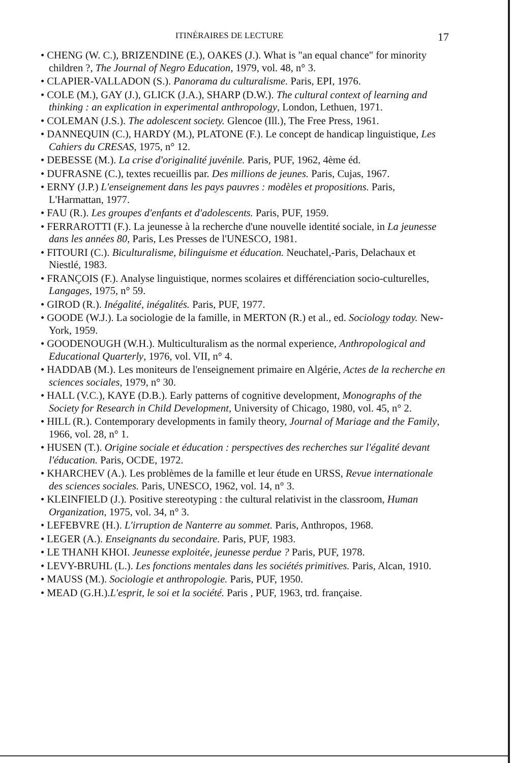ITINÉRAIRES DE LECTURE 17
• CHENG (W. C.), BRIZENDINE (E.), OAKES (J.). What is "an equal chance" for minority children ?, The Journal of Negro Education, 1979, vol. 48, n° 3.
• CLAPIER-VALLADON (S.). Panorama du culturalisme. Paris, EPI, 1976.
• COLE (M.), GAY (J.), GLICK (J.A.), SHARP (D.W.). The cultural context of learning and thinking : an explication in experimental anthropology, London, Lethuen, 1971.
• COLEMAN (J.S.). The adolescent society. Glencoe (Ill.), The Free Press, 1961.
• DANNEQUIN (C.), HARDY (M.), PLATONE (F.). Le concept de handicap linguistique, Les Cahiers du CRESAS, 1975, n° 12.
• DEBESSE (M.). La crise d'originalité juvénile. Paris, PUF, 1962, 4ème éd.
• DUFRASNE (C.), textes recueillis par. Des millions de jeunes. Paris, Cujas, 1967.
• ERNY (J.P.) L'enseignement dans les pays pauvres : modèles et propositions. Paris, L'Harmattan, 1977.
• FAU (R.). Les groupes d'enfants et d'adolescents. Paris, PUF, 1959.
• FERRAROTTI (F.). La jeunesse à la recherche d'une nouvelle identité sociale, in La jeunesse dans les années 80, Paris, Les Presses de l'UNESCO, 1981.
• FITOURI (C.). Biculturalisme, bilinguisme et éducation. Neuchatel,-Paris, Delachaux et Niestlé, 1983.
• FRANÇOIS (F.). Analyse linguistique, normes scolaires et différenciation socio-culturelles, Langages, 1975, n° 59.
• GIROD (R.). Inégalité, inégalités. Paris, PUF, 1977.
• GOODE (W.J.). La sociologie de la famille, in MERTON (R.) et al., ed. Sociology today. New-York, 1959.
• GOODENOUGH (W.H.). Multiculturalism as the normal experience, Anthropological and Educational Quarterly, 1976, vol. VII, n° 4.
• HADDAB (M.). Les moniteurs de l'enseignement primaire en Algérie, Actes de la recherche en sciences sociales, 1979, n° 30.
• HALL (V.C.), KAYE (D.B.). Early patterns of cognitive development, Monographs of the Society for Research in Child Development, University of Chicago, 1980, vol. 45, n° 2.
• HILL (R.). Contemporary developments in family theory, Journal of Mariage and the Family, 1966, vol. 28, n° 1.
• HUSEN (T.). Origine sociale et éducation : perspectives des recherches sur l'égalité devant l'éducation. Paris, OCDE, 1972.
• KHARCHEV (A.). Les problèmes de la famille et leur étude en URSS, Revue internationale des sciences sociales. Paris, UNESCO, 1962, vol. 14, n° 3.
• KLEINFIELD (J.). Positive stereotyping : the cultural relativist in the classroom, Human Organization, 1975, vol. 34, n° 3.
• LEFEBVRE (H.). L'irruption de Nanterre au sommet. Paris, Anthropos, 1968.
• LEGER (A.). Enseignants du secondaire. Paris, PUF, 1983.
• LE THANH KHOI. Jeunesse exploitée, jeunesse perdue ? Paris, PUF, 1978.
• LEVY-BRUHL (L.). Les fonctions mentales dans les sociétés primitives. Paris, Alcan, 1910.
• MAUSS (M.). Sociologie et anthropologie. Paris, PUF, 1950.
• MEAD (G.H.).L'esprit, le soi et la société. Paris , PUF, 1963, trd. française.